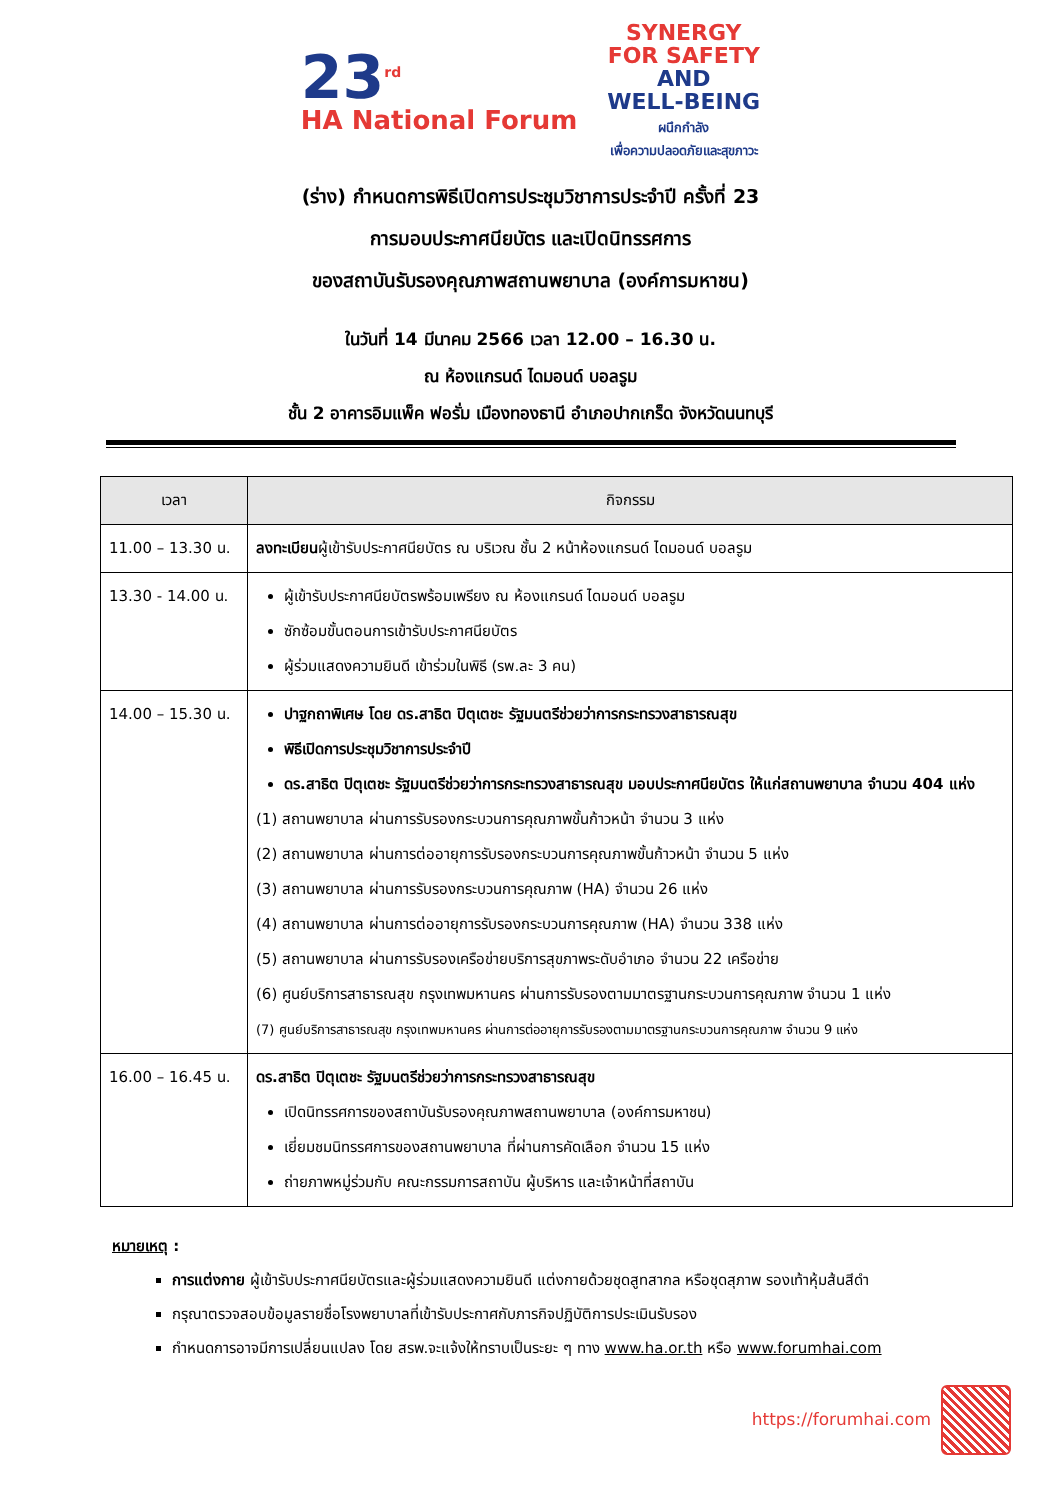23<sup>rd</sup>
HA National Forum
SYNERGY
FOR SAFETY
AND
WELL-BEING
ผนึกกำลัง
เพื่อความปลอดภัยและสุขภาวะ
(ร่าง) กำหนดการพิธีเปิดการประชุมวิชาการประจำปี ครั้งที่ 23
การมอบประกาศนียบัตร และเปิดนิทรรศการ
ของสถาบันรับรองคุณภาพสถานพยาบาล (องค์การมหาชน)
ในวันที่ 14 มีนาคม 2566 เวลา 12.00 – 16.30 น.
ณ ห้องแกรนด์ ไดมอนด์ บอลรูม
ชั้น 2 อาคารอิมแพ็ค ฟอรั่ม เมืองทองธานี อำเภอปากเกร็ด จังหวัดนนทบุรี
| เวลา | กิจกรรม |
| --- | --- |
| 11.00 – 13.30 น. | ลงทะเบียน ผู้เข้ารับประกาศนียบัตร ณ บริเวณ ชั้น 2 หน้าห้องแกรนด์ ไดมอนด์ บอลรูม |
| 13.30 - 14.00 น. | ผู้เข้ารับประกาศนียบัตรพร้อมเพรียง ณ ห้องแกรนด์ ไดมอนด์ บอลรูม ซักซ้อมขั้นตอนการเข้ารับประกาศนียบัตร ผู้ร่วมแสดงความยินดี เข้าร่วมในพิธี (รพ.ละ 3 คน) |
| 14.00 – 15.30 น. | ปาฐกถาพิเศษ โดย ดร.สาธิต ปิตุเตชะ รัฐมนตรีช่วยว่าการกระทรวงสาธารณสุข พิธีเปิดการประชุมวิชาการประจำปี ดร.สาธิต ปิตุเตชะ รัฐมนตรีช่วยว่าการกระทรวงสาธารณสุข มอบประกาศนียบัตร ให้แก่สถานพยาบาล จำนวน 404 แห่ง (1) สถานพยาบาล ผ่านการรับรองกระบวนการคุณภาพขั้นก้าวหน้า จำนวน 3 แห่ง (2) สถานพยาบาล ผ่านการต่ออายุการรับรองกระบวนการคุณภาพขั้นก้าวหน้า จำนวน 5 แห่ง (3) สถานพยาบาล ผ่านการรับรองกระบวนการคุณภาพ (HA) จำนวน 26 แห่ง (4) สถานพยาบาล ผ่านการต่ออายุการรับรองกระบวนการคุณภาพ (HA) จำนวน 338 แห่ง (5) สถานพยาบาล ผ่านการรับรองเครือข่ายบริการสุขภาพระดับอำเภอ จำนวน 22 เครือข่าย (6) ศูนย์บริการสาธารณสุข กรุงเทพมหานคร ผ่านการรับรองตามมาตรฐานกระบวนการคุณภาพ จำนวน 1 แห่ง (7) ศูนย์บริการสาธารณสุข กรุงเทพมหานคร ผ่านการต่ออายุการรับรองตามมาตรฐานกระบวนการคุณภาพ จำนวน 9 แห่ง |
| 16.00 – 16.45 น. | ดร.สาธิต ปิตุเตชะ รัฐมนตรีช่วยว่าการกระทรวงสาธารณสุข เปิดนิทรรศการของสถาบันรับรองคุณภาพสถานพยาบาล (องค์การมหาชน) เยี่ยมชมนิทรรศการของสถานพยาบาล ที่ผ่านการคัดเลือก จำนวน 15 แห่ง ถ่ายภาพหมู่ร่วมกับ คณะกรรมการสถาบัน ผู้บริหาร และเจ้าหน้าที่สถาบัน |
หมายเหตุ :
การแต่งกาย ผู้เข้ารับประกาศนียบัตรและผู้ร่วมแสดงความยินดี แต่งกายด้วยชุดสูทสากล หรือชุดสุภาพ รองเท้าหุ้มส้นสีดำ
กรุณาตรวจสอบข้อมูลรายชื่อโรงพยาบาลที่เข้ารับประกาศกับภารกิจปฏิบัติการประเมินรับรอง
กำหนดการอาจมีการเปลี่ยนแปลง โดย สรพ.จะแจ้งให้ทราบเป็นระยะ ๆ ทาง www.ha.or.th หรือ www.forumhai.com
https://forumhai.com